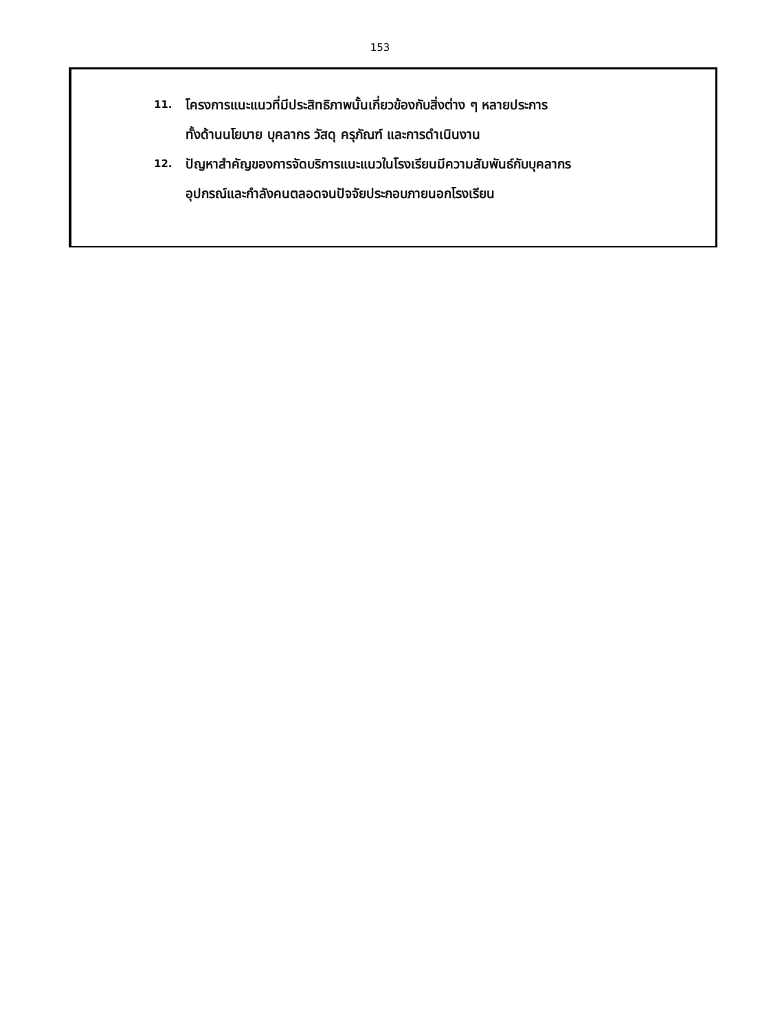153
11. โครงการแนะแนวที่มีประสิทธิภาพนั้นเกี่ยวข้องกับสิ่งต่าง ๆ หลายประการ
ทั้งด้านนโยบาย บุคลากร วัสดุ ครุภัณฑ์ และการดำเนินงาน
12. ปัญหาสำคัญของการจัดบริการแนะแนวในโรงเรียนมีความสัมพันธ์กับบุคลากร
อุปกรณ์และกำลังคนตลอดจนปัจจัยประกอบภายนอกโรงเรียน